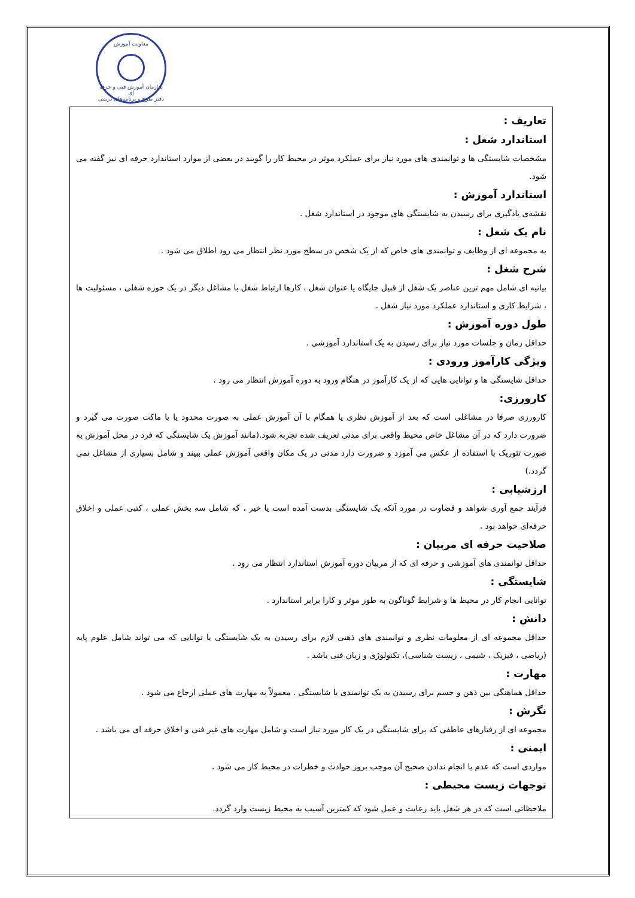معاونت آموزش
سازمان آموزش فنی و حرفه ای
دفتر طرح و برنامه‌های درسی
تعاریف :
استاندارد شغل :
مشخصات شایستگی ها و توانمندی های مورد نیاز برای عملکرد موثر در محیط کار را گویند در بعضی از موارد استاندارد حرفه ای نیز گفته می شود.
استاندارد آموزش :
نقشه‌ی یادگیری برای رسیدن به شایستگی های موجود در استاندارد شغل .
نام یک شغل :
به مجموعه ای از وظایف و توانمندی های خاص که از یک شخص در سطح مورد نظر انتظار می رود اطلاق می شود .
شرح شغل :
بیانیه ای شامل مهم ترین عناصر یک شغل از قبیل جایگاه یا عنوان شغل ، کارها ارتباط شغل با مشاغل دیگر در یک حوزه شغلی ، مسئولیت ها ، شرایط کاری و استاندارد عملکرد مورد نیاز شغل .
طول دوره آموزش :
حداقل زمان و جلسات مورد نیاز برای رسیدن به یک استاندارد آموزشی .
ویژگی کارآموز ورودی :
حداقل شایستگی ها و توانایی هایی که از یک کارآموز در هنگام ورود به دوره آموزش انتظار می رود .
کارورزی:
کارورزی صرفا در مشاغلی است که بعد از آموزش نظری یا همگام با آن آموزش عملی به صورت محدود یا با ماکت صورت می گیرد و ضرورت دارد که در آن مشاغل خاص محیط واقعی برای مدتی تعریف شده تجربه شود.(مانند آموزش یک شایستگی که فرد در محل آموزش به صورت تئوریک با استفاده از عکس می آموزد و ضرورت دارد مدتی در یک مکان واقعی آموزش عملی ببیند و شامل بسیاری از مشاغل نمی گردد.)
ارزشیابی :
فرآیند جمع آوری شواهد و قضاوت در مورد آنکه یک شایستگی بدست آمده است یا خیر ، که شامل سه بخش عملی ، کتبی عملی و اخلاق حرفه‌ای خواهد بود .
صلاحیت حرفه ای مربیان :
حداقل توانمندی های آموزشی و حرفه ای که از مربیان دوره آموزش استاندارد انتظار می رود .
شایستگی :
توانایی انجام کار در محیط ها و شرایط گوناگون به طور موثر و کارا برابر استاندارد .
دانش :
حداقل مجموعه ای از معلومات نظری و توانمندی های ذهنی لازم برای رسیدن به یک شایستگی یا توانایی که می تواند شامل علوم پایه (ریاضی ، فیزیک ، شیمی ، زیست شناسی)، تکنولوژی و زبان فنی باشد .
مهارت :
حداقل هماهنگی بین ذهن و جسم برای رسیدن به یک توانمندی یا شایستگی . معمولاً به مهارت های عملی ارجاع می شود .
نگرش :
مجموعه ای از رفتارهای عاطفی که برای شایستگی در یک کار مورد نیاز است و شامل مهارت های غیر فنی و اخلاق حرفه ای می باشد .
ایمنی :
مواردی است که عدم یا انجام ندادن صحیح آن موجب بروز حوادث و خطرات در محیط کار می شود .
توجهات زیست محیطی :
ملاحظاتی است که در هر شغل باید رعایت و عمل شود که کمترین آسیب به محیط زیست وارد گردد.